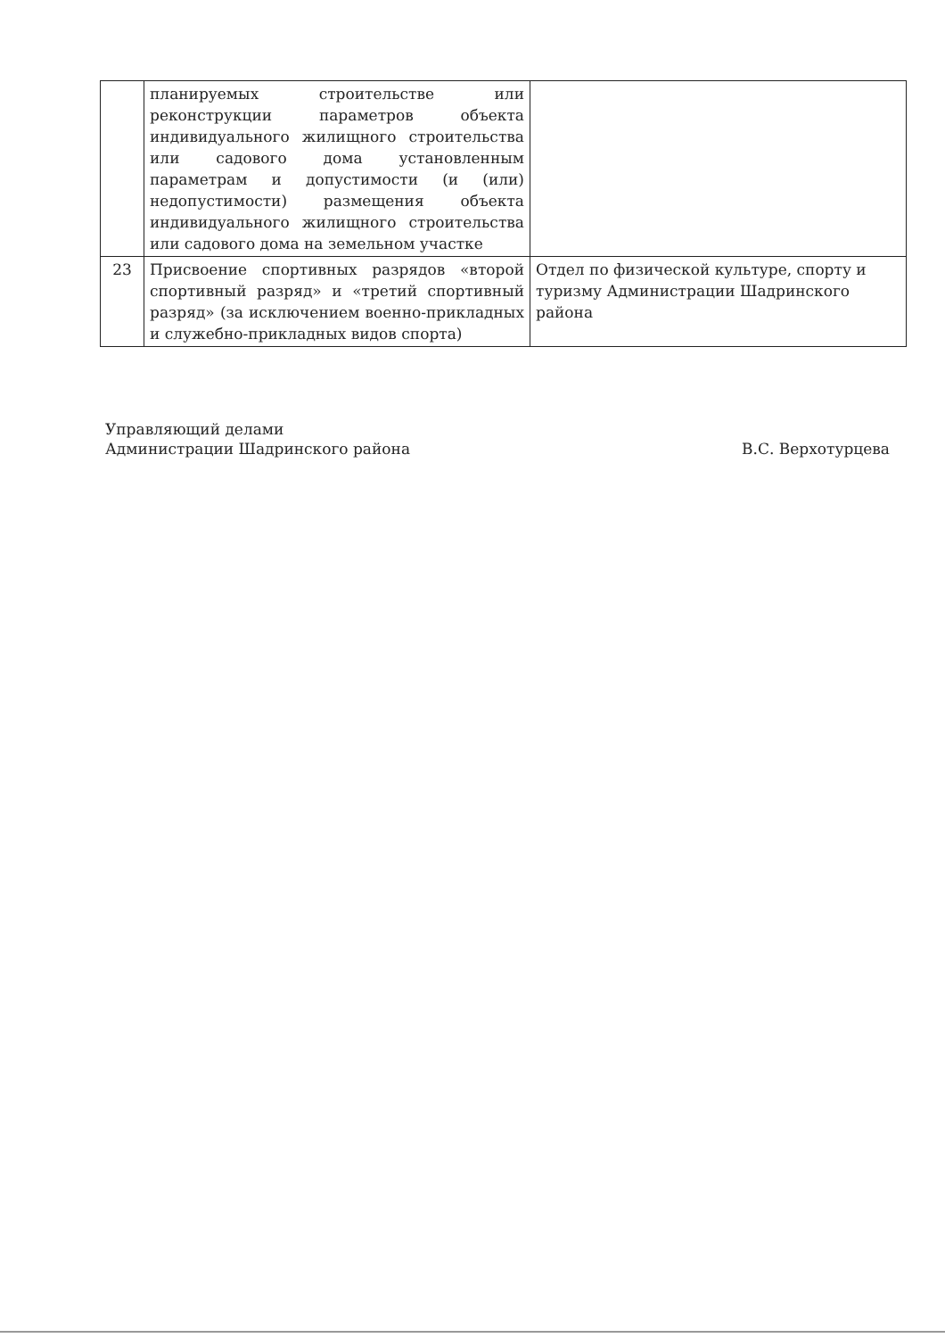| | планируемых строительстве или реконструкции параметров объекта индивидуального жилищного строительства или садового дома установленным параметрам и допустимости (и (или) недопустимости) размещения объекта индивидуального жилищного строительства или садового дома на земельном участке | |
| 23 | Присвоение спортивных разрядов «второй спортивный разряд» и «третий спортивный разряд» (за исключением военно-прикладных и служебно-прикладных видов спорта) | Отдел по физической культуре, спорту и туризму Администрации Шадринского района |
Управляющий делами
Администрации Шадринского района
В.С. Верхотурцева